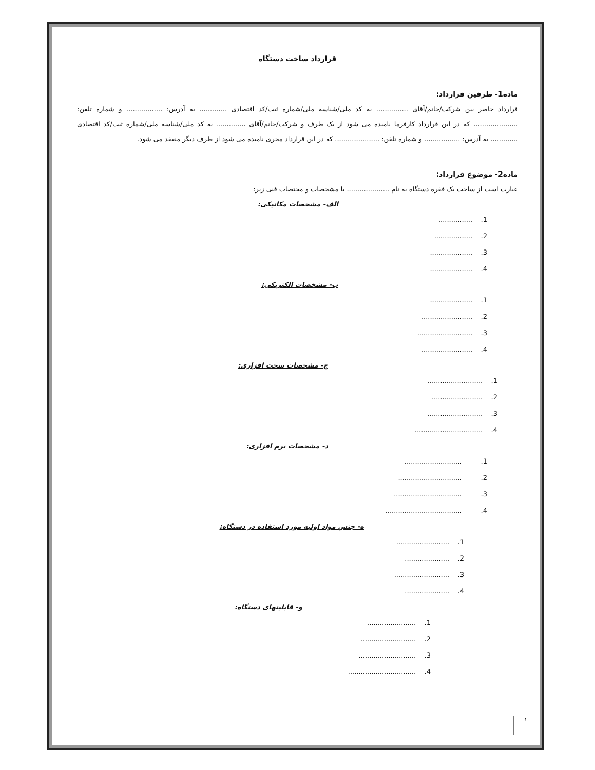قرارداد ساخت دستگاه
ماده1- طرفین قرارداد:
قرارداد حاضر بین شرکت/خانم/آقای ............... به کد ملی/شناسه ملی/شماره ثبت/کد اقتصادی ............. به آدرس: ................. و شماره تلفن: ..................... که در این قرارداد کارفرما نامیده می شود از یک طرف و شرکت/خانم/آقای .............. به کد ملی/شناسه ملی/شماره ثبت/کد اقتصادی ............. به آدرس: ................. و شماره تلفن: ..................... که در این قرارداد مجری نامیده می شود از طرف دیگر منعقد می شود.
ماده2- موضوع قرارداد:
عبارت است از ساخت یک فقره دستگاه به نام .................... با مشخصات و مختصات فنی زیر:
الف- مشخصات مکانیکی:
................ .1
.................. .2
.................... .3
.................... .4
ب- مشخصات الکتریکی:
.................... .1
........................ .2
.......................... .3
........................ .4
ج- مشخصات سخت افزاری:
.......................... .1
........................ .2
.......................... .3
................................ .4
د- مشخصات نرم افزاری:
........................... .1
.............................. .2
................................ .3
.................................... .4
ه- جنس مواد اولیه مورد استفاده در دستگاه:
......................... .1
..................... .2
.......................... .3
..................... .4
و- قابلیتهای دستگاه:
....................... .1
.......................... .2
........................... .3
................................ .4
١